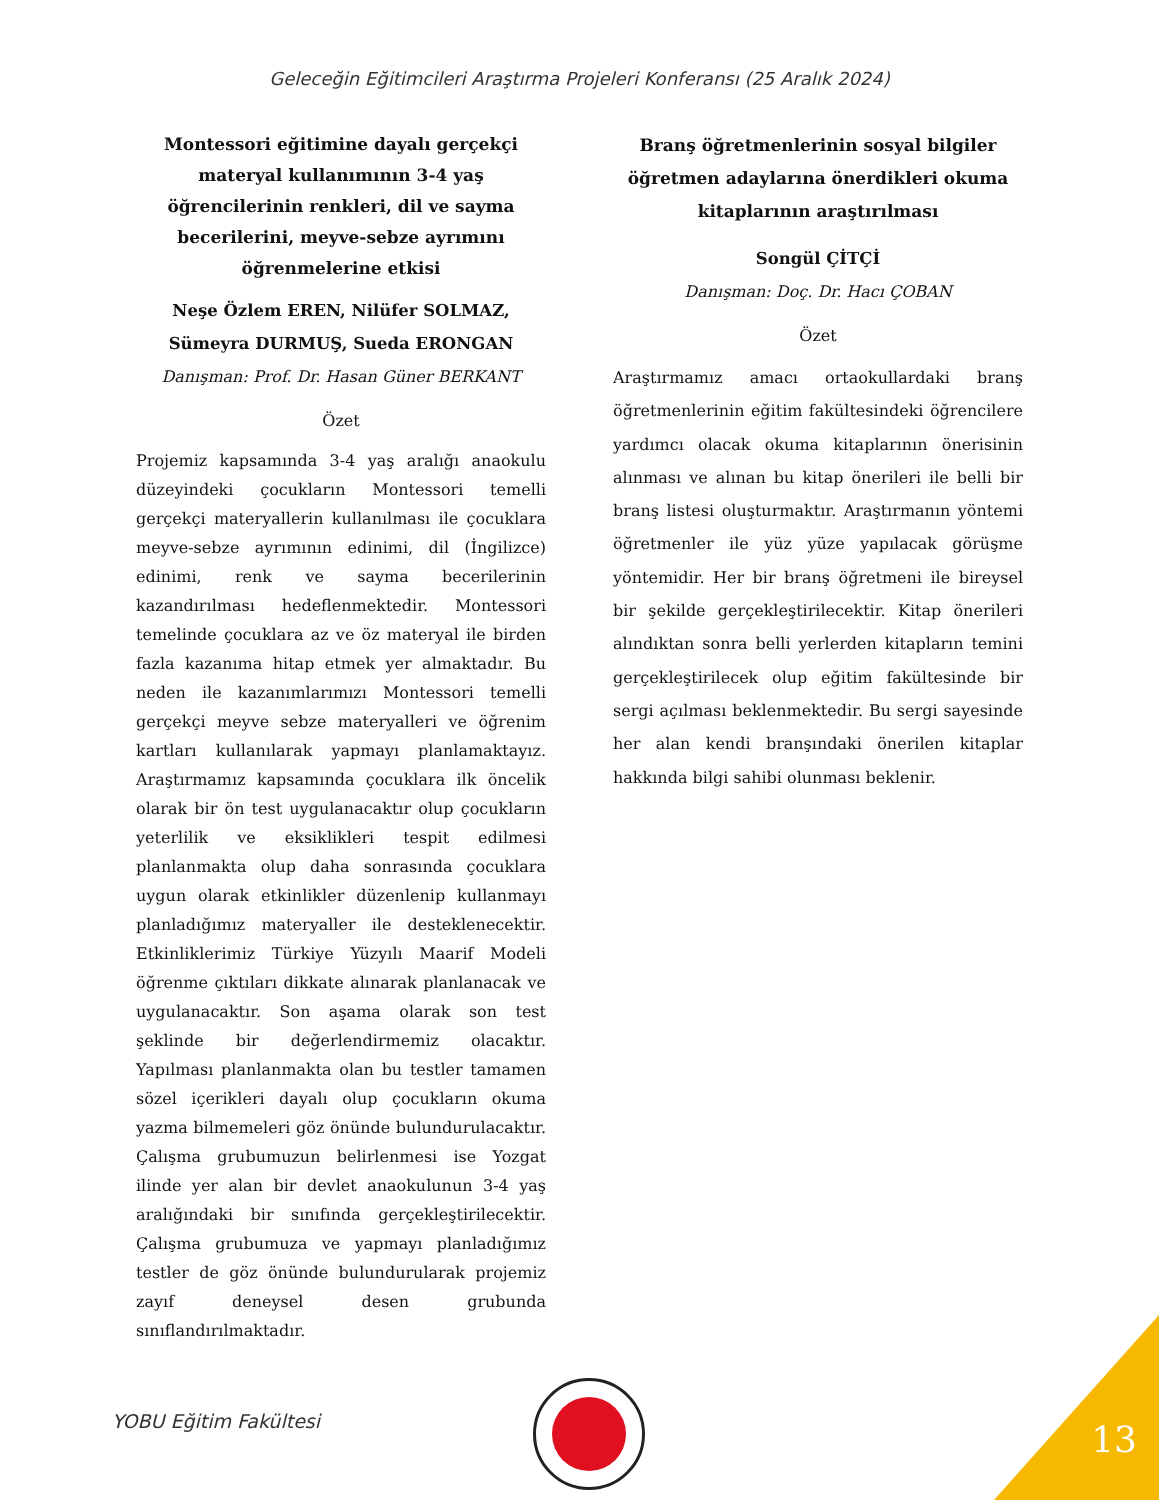Geleceğin Eğitimcileri Araştırma Projeleri Konferansı (25 Aralık 2024)
Montessori eğitimine dayalı gerçekçi materyal kullanımının 3-4 yaş öğrencilerinin renkleri, dil ve sayma becerilerini, meyve-sebze ayrımını öğrenmelerine etkisi
Neşe Özlem EREN, Nilüfer SOLMAZ, Sümeyra DURMUŞ, Sueda ERONGAN
Danışman: Prof. Dr. Hasan Güner BERKANT
Özet
Projemiz kapsamında 3-4 yaş aralığı anaokulu düzeyindeki çocukların Montessori temelli gerçekçi materyallerin kullanılması ile çocuklara meyve-sebze ayrımının edinimi, dil (İngilizce) edinimi, renk ve sayma becerilerinin kazandırılması hedeflenmektedir. Montessori temelinde çocuklara az ve öz materyal ile birden fazla kazanıma hitap etmek yer almaktadır. Bu neden ile kazanımlarımızı Montessori temelli gerçekçi meyve sebze materyalleri ve öğrenim kartları kullanılarak yapmayı planlamaktayız. Araştırmamız kapsamında çocuklara ilk öncelik olarak bir ön test uygulanacaktır olup çocukların yeterlilik ve eksiklikleri tespit edilmesi planlanmakta olup daha sonrasında çocuklara uygun olarak etkinlikler düzenlenip kullanmayı planladığımız materyaller ile desteklenecektir. Etkinliklerimiz Türkiye Yüzyılı Maarif Modeli öğrenme çıktıları dikkate alınarak planlanacak ve uygulanacaktır. Son aşama olarak son test şeklinde bir değerlendirmemiz olacaktır. Yapılması planlanmakta olan bu testler tamamen sözel içerikleri dayalı olup çocukların okuma yazma bilmemeleri göz önünde bulundurulacaktır. Çalışma grubumuzun belirlenmesi ise Yozgat ilinde yer alan bir devlet anaokulunun 3-4 yaş aralığındaki bir sınıfında gerçekleştirilecektir. Çalışma grubumuza ve yapmayı planladığımız testler de göz önünde bulundurularak projemiz zayıf deneysel desen grubunda sınıflandırılmaktadır.
Branş öğretmenlerinin sosyal bilgiler öğretmen adaylarına önerdikleri okuma kitaplarının araştırılması
Songül ÇİTÇİ
Danışman: Doç. Dr. Hacı ÇOBAN
Özet
Araştırmamız amacı ortaokullardaki branş öğretmenlerinin eğitim fakültesindeki öğrencilere yardımcı olacak okuma kitaplarının önerisinin alınması ve alınan bu kitap önerileri ile belli bir branş listesi oluşturmaktır. Araştırmanın yöntemi öğretmenler ile yüz yüze yapılacak görüşme yöntemidir. Her bir branş öğretmeni ile bireysel bir şekilde gerçekleştirilecektir. Kitap önerileri alındıktan sonra belli yerlerden kitapların temini gerçekleştirilecek olup eğitim fakültesinde bir sergi açılması beklenmektedir. Bu sergi sayesinde her alan kendi branşındaki önerilen kitaplar hakkında bilgi sahibi olunması beklenir.
YOBU Eğitim Fakültesi 13